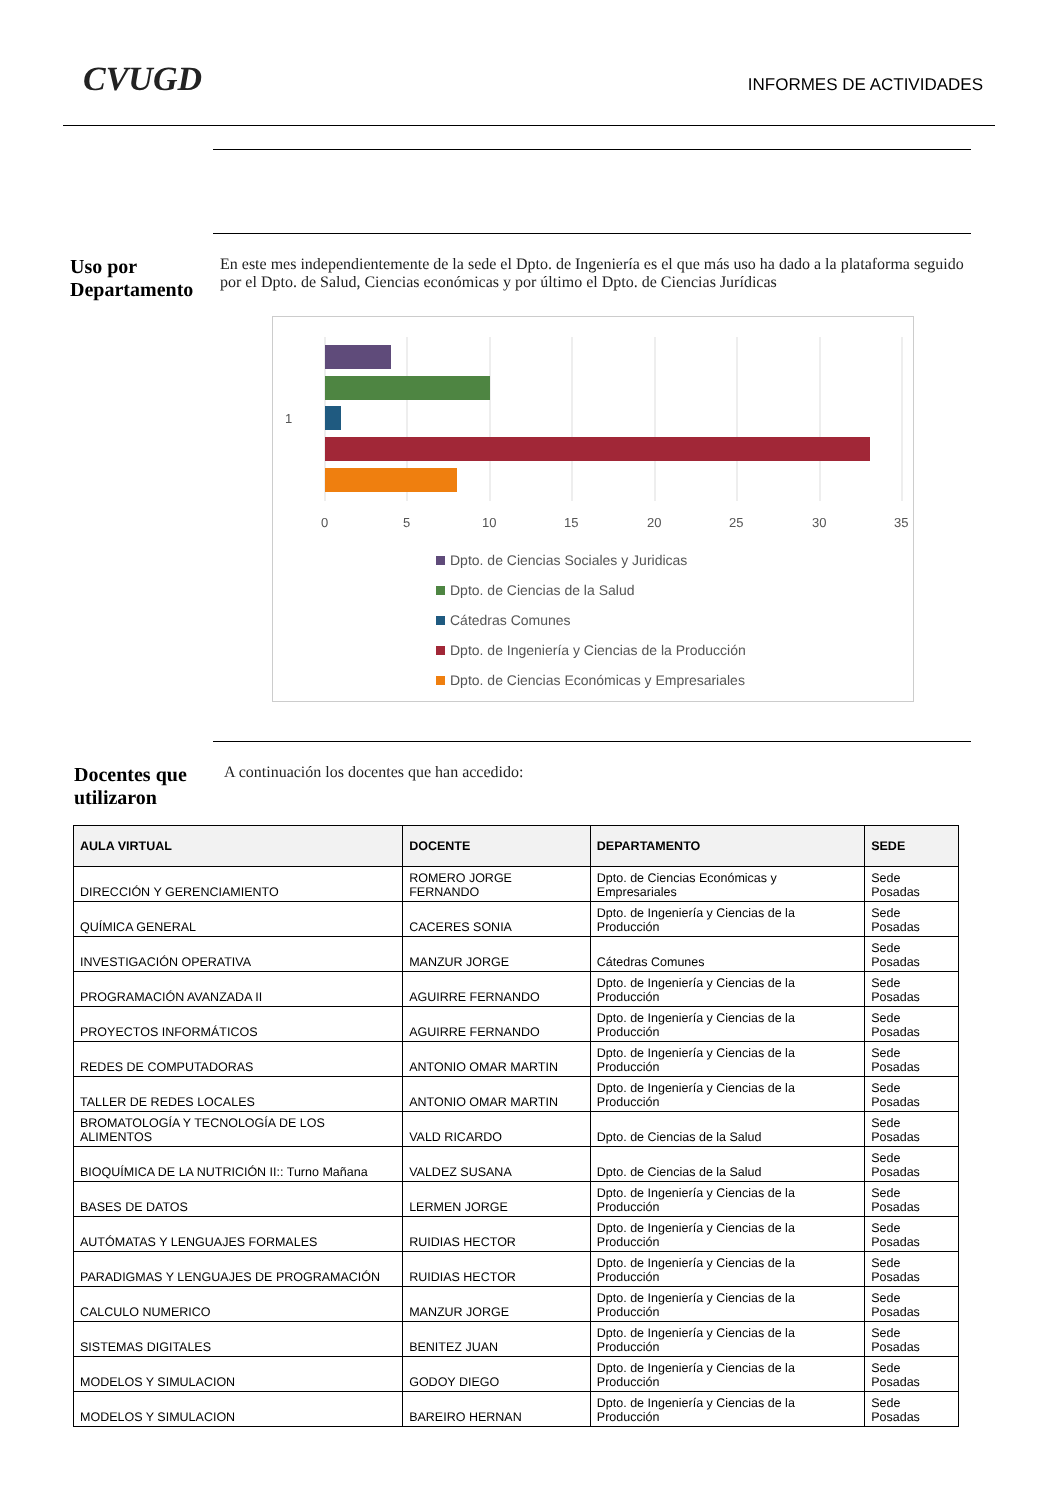CVUGD INFORMES DE ACTIVIDADES
Uso por Departamento
En este mes independientemente de la sede el Dpto. de Ingeniería es el que más uso ha dado a la plataforma seguido por el Dpto. de Salud, Ciencias económicas y por último el Dpto. de Ciencias Jurídicas
1
0
5
10
15
20
25
30
35
Dpto. de Ciencias Sociales y Juridicas
Dpto. de Ciencias de la Salud
Cátedras Comunes
Dpto. de Ingeniería y Ciencias de la Producción
Dpto. de Ciencias Económicas y Empresariales
Docentes que utilizaron
A continuación los docentes que han accedido:
| AULA VIRTUAL | DOCENTE | DEPARTAMENTO | SEDE |
| --- | --- | --- | --- |
| DIRECCIÓN Y GERENCIAMIENTO | ROMERO JORGE FERNANDO | Dpto. de Ciencias Económicas y Empresariales | Sede Posadas |
| QUÍMICA GENERAL | CACERES SONIA | Dpto. de Ingeniería y Ciencias de la Producción | Sede Posadas |
| INVESTIGACIÓN OPERATIVA | MANZUR JORGE | Cátedras Comunes | Sede Posadas |
| PROGRAMACIÓN AVANZADA II | AGUIRRE FERNANDO | Dpto. de Ingeniería y Ciencias de la Producción | Sede Posadas |
| PROYECTOS INFORMÁTICOS | AGUIRRE FERNANDO | Dpto. de Ingeniería y Ciencias de la Producción | Sede Posadas |
| REDES DE COMPUTADORAS | ANTONIO OMAR MARTIN | Dpto. de Ingeniería y Ciencias de la Producción | Sede Posadas |
| TALLER DE REDES LOCALES | ANTONIO OMAR MARTIN | Dpto. de Ingeniería y Ciencias de la Producción | Sede Posadas |
| BROMATOLOGÍA Y TECNOLOGÍA DE LOS ALIMENTOS | VALD RICARDO | Dpto. de Ciencias de la Salud | Sede Posadas |
| BIOQUÍMICA DE LA NUTRICIÓN II:: Turno Mañana | VALDEZ SUSANA | Dpto. de Ciencias de la Salud | Sede Posadas |
| BASES DE DATOS | LERMEN JORGE | Dpto. de Ingeniería y Ciencias de la Producción | Sede Posadas |
| AUTÓMATAS Y LENGUAJES FORMALES | RUIDIAS HECTOR | Dpto. de Ingeniería y Ciencias de la Producción | Sede Posadas |
| PARADIGMAS Y LENGUAJES DE PROGRAMACIÓN | RUIDIAS HECTOR | Dpto. de Ingeniería y Ciencias de la Producción | Sede Posadas |
| CALCULO NUMERICO | MANZUR JORGE | Dpto. de Ingeniería y Ciencias de la Producción | Sede Posadas |
| SISTEMAS DIGITALES | BENITEZ JUAN | Dpto. de Ingeniería y Ciencias de la Producción | Sede Posadas |
| MODELOS Y SIMULACION | GODOY DIEGO | Dpto. de Ingeniería y Ciencias de la Producción | Sede Posadas |
| MODELOS Y SIMULACION | BAREIRO HERNAN | Dpto. de Ingeniería y Ciencias de la Producción | Sede Posadas |